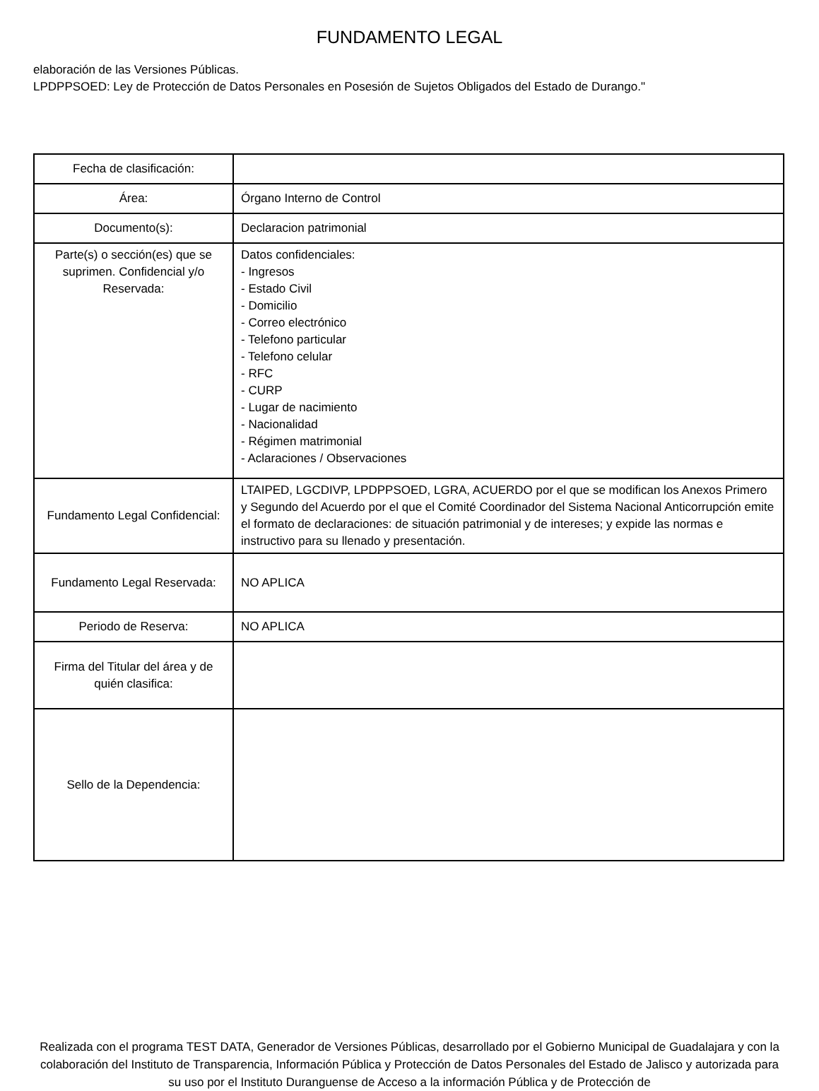FUNDAMENTO LEGAL
elaboración de las Versiones Públicas.
LPDPPSOED: Ley de Protección de Datos Personales en Posesión de Sujetos Obligados del Estado de Durango."
| Fecha de clasificación: | |
| Área: | Órgano Interno de Control |
| Documento(s): | Declaracion patrimonial |
| Parte(s) o sección(es) que se suprimen. Confidencial y/o Reservada: | Datos confidenciales: - Ingresos - Estado Civil - Domicilio - Correo electrónico - Telefono particular - Telefono celular - RFC - CURP - Lugar de nacimiento - Nacionalidad - Régimen matrimonial - Aclaraciones / Observaciones |
| Fundamento Legal Confidencial: | LTAIPED, LGCDIVP, LPDPPSOED, LGRA, ACUERDO por el que se modifican los Anexos Primero y Segundo del Acuerdo por el que el Comité Coordinador del Sistema Nacional Anticorrupción emite el formato de declaraciones: de situación patrimonial y de intereses; y expide las normas e instructivo para su llenado y presentación. |
| Fundamento Legal Reservada: | NO APLICA |
| Periodo de Reserva: | NO APLICA |
| Firma del Titular del área y de quién clasifica: | |
| Sello de la Dependencia: | |
Realizada con el programa TEST DATA, Generador de Versiones Públicas, desarrollado por el Gobierno Municipal de Guadalajara y con la colaboración del Instituto de Transparencia, Información Pública y Protección de Datos Personales del Estado de Jalisco y autorizada para su uso por el Instituto Duranguense de Acceso a la información Pública y de Protección de